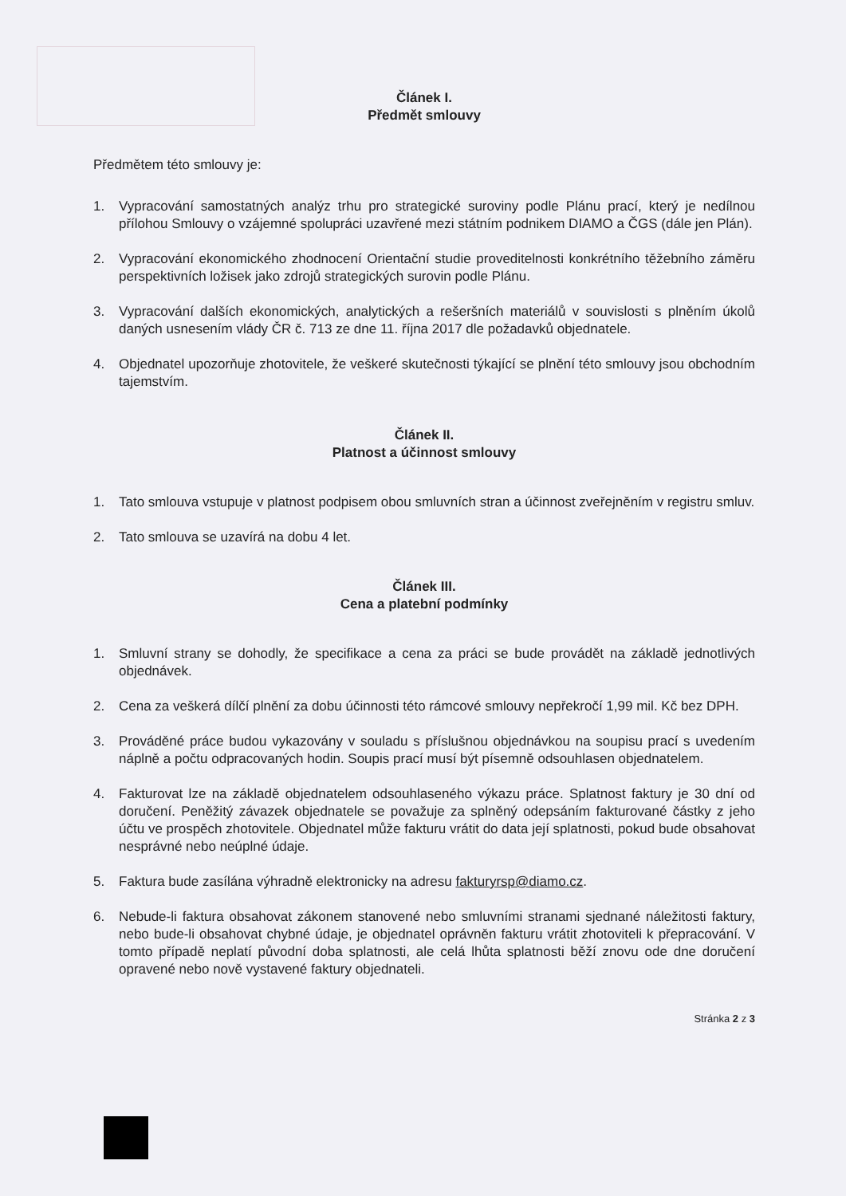Článek I.
Předmět smlouvy
Předmětem této smlouvy je:
1. Vypracování samostatných analýz trhu pro strategické suroviny podle Plánu prací, který je nedílnou přílohou Smlouvy o vzájemné spolupráci uzavřené mezi státním podnikem DIAMO a ČGS (dále jen Plán).
2. Vypracování ekonomického zhodnocení Orientační studie proveditelnosti konkrétního těžebního záměru perspektivních ložisek jako zdrojů strategických surovin podle Plánu.
3. Vypracování dalších ekonomických, analytických a rešeršních materiálů v souvislosti s plněním úkolů daných usnesením vlády ČR č. 713 ze dne 11. října 2017 dle požadavků objednatele.
4. Objednatel upozorňuje zhotovitele, že veškeré skutečnosti týkající se plnění této smlouvy jsou obchodním tajemstvím.
Článek II.
Platnost a účinnost smlouvy
1. Tato smlouva vstupuje v platnost podpisem obou smluvních stran a účinnost zveřejněním v registru smluv.
2. Tato smlouva se uzavírá na dobu 4 let.
Článek III.
Cena a platební podmínky
1. Smluvní strany se dohodly, že specifikace a cena za práci se bude provádět na základě jednotlivých objednávek.
2. Cena za veškerá dílčí plnění za dobu účinnosti této rámcové smlouvy nepřekročí 1,99 mil. Kč bez DPH.
3. Prováděné práce budou vykazovány v souladu s příslušnou objednávkou na soupisu prací s uvedením náplně a počtu odpracovaných hodin. Soupis prací musí být písemně odsouhlasen objednatelem.
4. Fakturovat lze na základě objednatelem odsouhlaseného výkazu práce. Splatnost faktury je 30 dní od doručení. Peněžitý závazek objednatele se považuje za splněný odepsáním fakturované částky z jeho účtu ve prospěch zhotovitele. Objednatel může fakturu vrátit do data její splatnosti, pokud bude obsahovat nesprávné nebo neúplné údaje.
5. Faktura bude zasílána výhradně elektronicky na adresu fakturyrsp@diamo.cz.
6. Nebude-li faktura obsahovat zákonem stanovené nebo smluvními stranami sjednané náležitosti faktury, nebo bude-li obsahovat chybné údaje, je objednatel oprávněn fakturu vrátit zhotoviteli k přepracování. V tomto případě neplatí původní doba splatnosti, ale celá lhůta splatnosti běží znovu ode dne doručení opravené nebo nově vystavené faktury objednateli.
Stránka 2 z 3